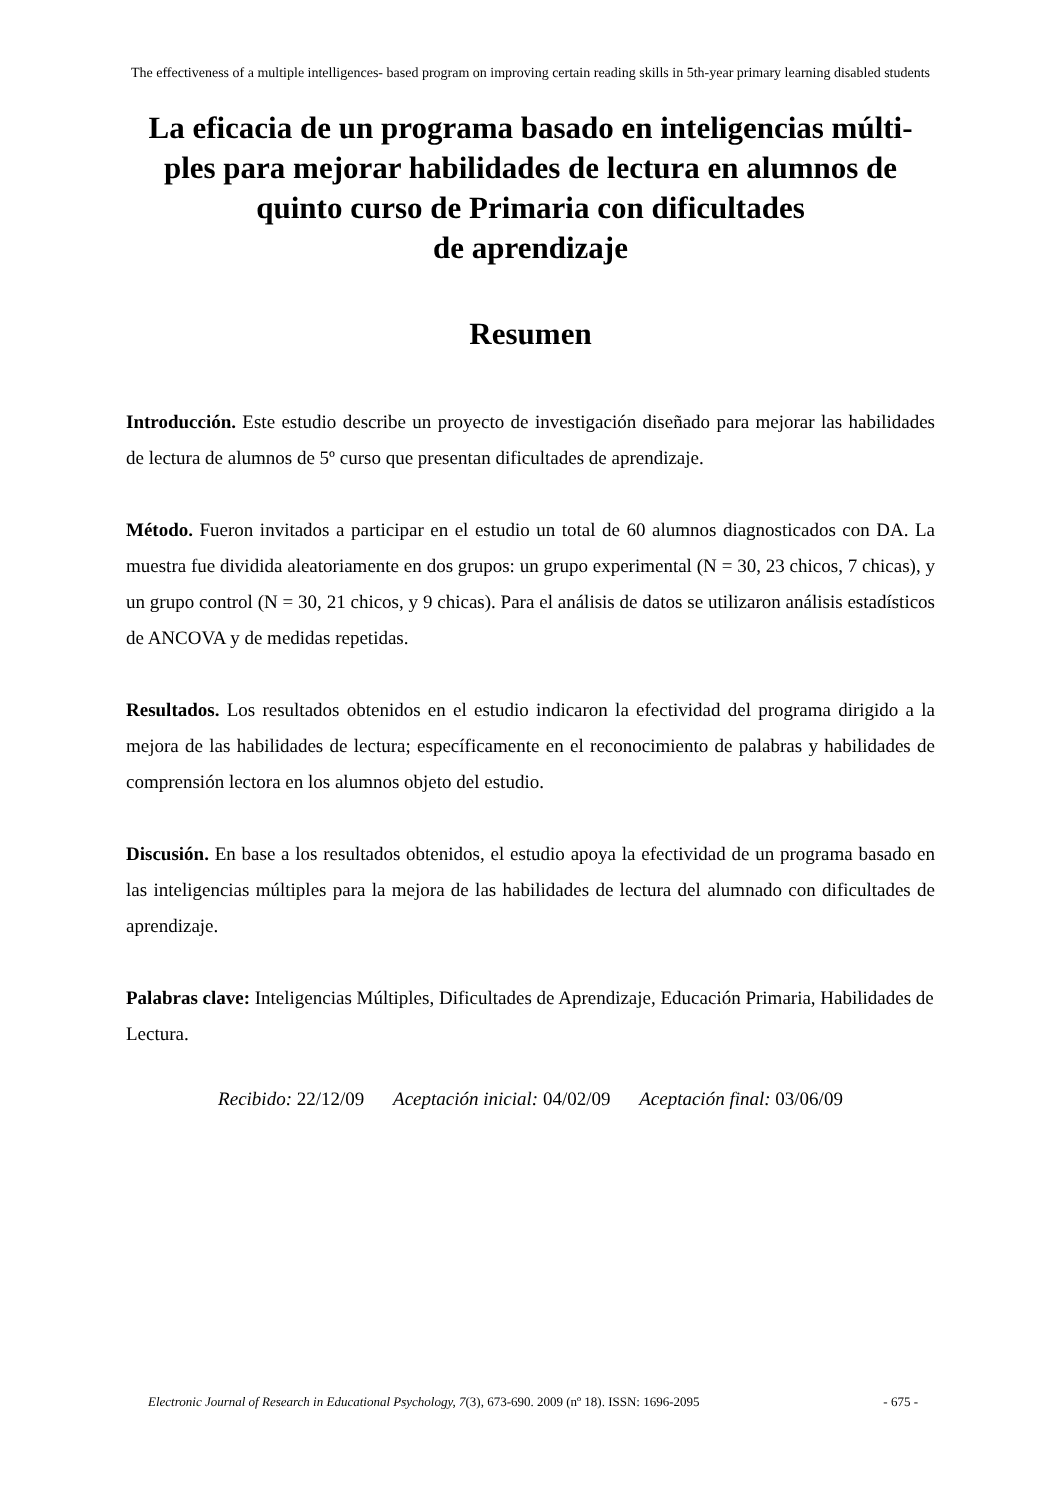The effectiveness of a multiple intelligences- based program on improving certain reading skills in 5th-year primary learning disabled students
La eficacia de un programa basado en inteligencias múlti-
ples para mejorar habilidades de lectura en alumnos de
quinto curso de Primaria con dificultades
de aprendizaje
Resumen
Introducción. Este estudio describe un proyecto de investigación diseñado para mejorar las habilidades de lectura de alumnos de 5º curso que presentan dificultades de aprendizaje.
Método. Fueron invitados a participar en el estudio un total de 60 alumnos diagnosticados con DA. La muestra fue dividida aleatoriamente en dos grupos: un grupo experimental (N = 30, 23 chicos, 7 chicas), y un grupo control (N = 30, 21 chicos, y 9 chicas). Para el análisis de datos se utilizaron análisis estadísticos de ANCOVA y de medidas repetidas.
Resultados. Los resultados obtenidos en el estudio indicaron la efectividad del programa dirigido a la mejora de las habilidades de lectura; específicamente en el reconocimiento de palabras y habilidades de comprensión lectora en los alumnos objeto del estudio.
Discusión. En base a los resultados obtenidos, el estudio apoya la efectividad de un programa basado en las inteligencias múltiples para la mejora de las habilidades de lectura del alumnado con dificultades de aprendizaje.
Palabras clave: Inteligencias Múltiples, Dificultades de Aprendizaje, Educación Primaria, Habilidades de Lectura.
Recibido: 22/12/09 Aceptación inicial: 04/02/09 Aceptación final: 03/06/09
Electronic Journal of Research in Educational Psychology, 7(3), 673-690. 2009 (nº 18). ISSN: 1696-2095 - 675 -